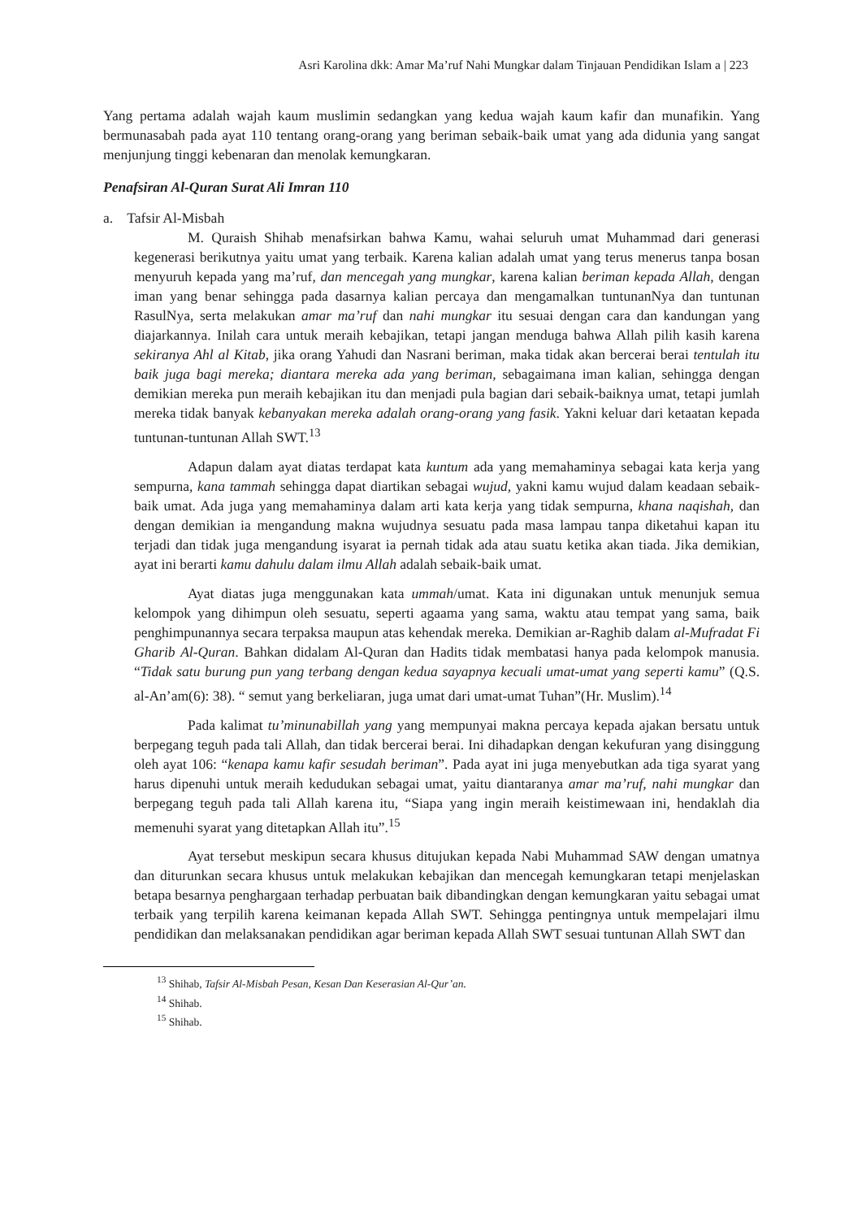Asri Karolina dkk: Amar Ma’ruf Nahi Mungkar dalam Tinjauan Pendidikan Islam a | 223
Yang pertama adalah wajah kaum muslimin sedangkan yang kedua wajah kaum kafir dan munafikin. Yang bermunasabah pada ayat 110 tentang orang-orang yang beriman sebaik-baik umat yang ada didunia yang sangat menjunjung tinggi kebenaran dan menolak kemungkaran.
Penafsiran Al-Quran Surat Ali Imran 110
a. Tafsir Al-Misbah
M. Quraish Shihab menafsirkan bahwa Kamu, wahai seluruh umat Muhammad dari generasi kegenerasi berikutnya yaitu umat yang terbaik. Karena kalian adalah umat yang terus menerus tanpa bosan menyuruh kepada yang ma’ruf, dan mencegah yang mungkar, karena kalian beriman kepada Allah, dengan iman yang benar sehingga pada dasarnya kalian percaya dan mengamalkan tuntunanNya dan tuntunan RasulNya, serta melakukan amar ma’ruf dan nahi mungkar itu sesuai dengan cara dan kandungan yang diajarkannya. Inilah cara untuk meraih kebajikan, tetapi jangan menduga bahwa Allah pilih kasih karena sekiranya Ahl al Kitab, jika orang Yahudi dan Nasrani beriman, maka tidak akan bercerai berai tentulah itu baik juga bagi mereka; diantara mereka ada yang beriman, sebagaimana iman kalian, sehingga dengan demikian mereka pun meraih kebajikan itu dan menjadi pula bagian dari sebaik-baiknya umat, tetapi jumlah mereka tidak banyak kebanyakan mereka adalah orang-orang yang fasik. Yakni keluar dari ketaatan kepada tuntunan-tuntunan Allah SWT.<sup>13</sup>
Adapun dalam ayat diatas terdapat kata kuntum ada yang memahaminya sebagai kata kerja yang sempurna, kana tammah sehingga dapat diartikan sebagai wujud, yakni kamu wujud dalam keadaan sebaik-baik umat. Ada juga yang memahaminya dalam arti kata kerja yang tidak sempurna, khana naqishah, dan dengan demikian ia mengandung makna wujudnya sesuatu pada masa lampau tanpa diketahui kapan itu terjadi dan tidak juga mengandung isyarat ia pernah tidak ada atau suatu ketika akan tiada. Jika demikian, ayat ini berarti kamu dahulu dalam ilmu Allah adalah sebaik-baik umat.
Ayat diatas juga menggunakan kata ummah/umat. Kata ini digunakan untuk menunjuk semua kelompok yang dihimpun oleh sesuatu, seperti agaama yang sama, waktu atau tempat yang sama, baik penghimpunannya secara terpaksa maupun atas kehendak mereka. Demikian ar-Raghib dalam al-Mufradat Fi Gharib Al-Quran. Bahkan didalam Al-Quran dan Hadits tidak membatasi hanya pada kelompok manusia. “Tidak satu burung pun yang terbang dengan kedua sayapnya kecuali umat-umat yang seperti kamu” (Q.S. al-An’am(6): 38). “ semut yang berkeliaran, juga umat dari umat-umat Tuhan”(Hr. Muslim).<sup>14</sup>
Pada kalimat tu’minunabillah yang yang mempunyai makna percaya kepada ajakan bersatu untuk berpegang teguh pada tali Allah, dan tidak bercerai berai. Ini dihadapkan dengan kekufuran yang disinggung oleh ayat 106: “kenapa kamu kafir sesudah beriman”. Pada ayat ini juga menyebutkan ada tiga syarat yang harus dipenuhi untuk meraih kedudukan sebagai umat, yaitu diantaranya amar ma’ruf, nahi mungkar dan berpegang teguh pada tali Allah karena itu, “Siapa yang ingin meraih keistimewaan ini, hendaklah dia memenuhi syarat yang ditetapkan Allah itu”.<sup>15</sup>
Ayat tersebut meskipun secara khusus ditujukan kepada Nabi Muhammad SAW dengan umatnya dan diturunkan secara khusus untuk melakukan kebajikan dan mencegah kemungkaran tetapi menjelaskan betapa besarnya penghargaan terhadap perbuatan baik dibandingkan dengan kemungkaran yaitu sebagai umat terbaik yang terpilih karena keimanan kepada Allah SWT. Sehingga pentingnya untuk mempelajari ilmu pendidikan dan melaksanakan pendidikan agar beriman kepada Allah SWT sesuai tuntunan Allah SWT dan
<sup>13</sup> Shihab, Tafsir Al-Misbah Pesan, Kesan Dan Keserasian Al-Qur’an.
<sup>14</sup> Shihab.
<sup>15</sup> Shihab.